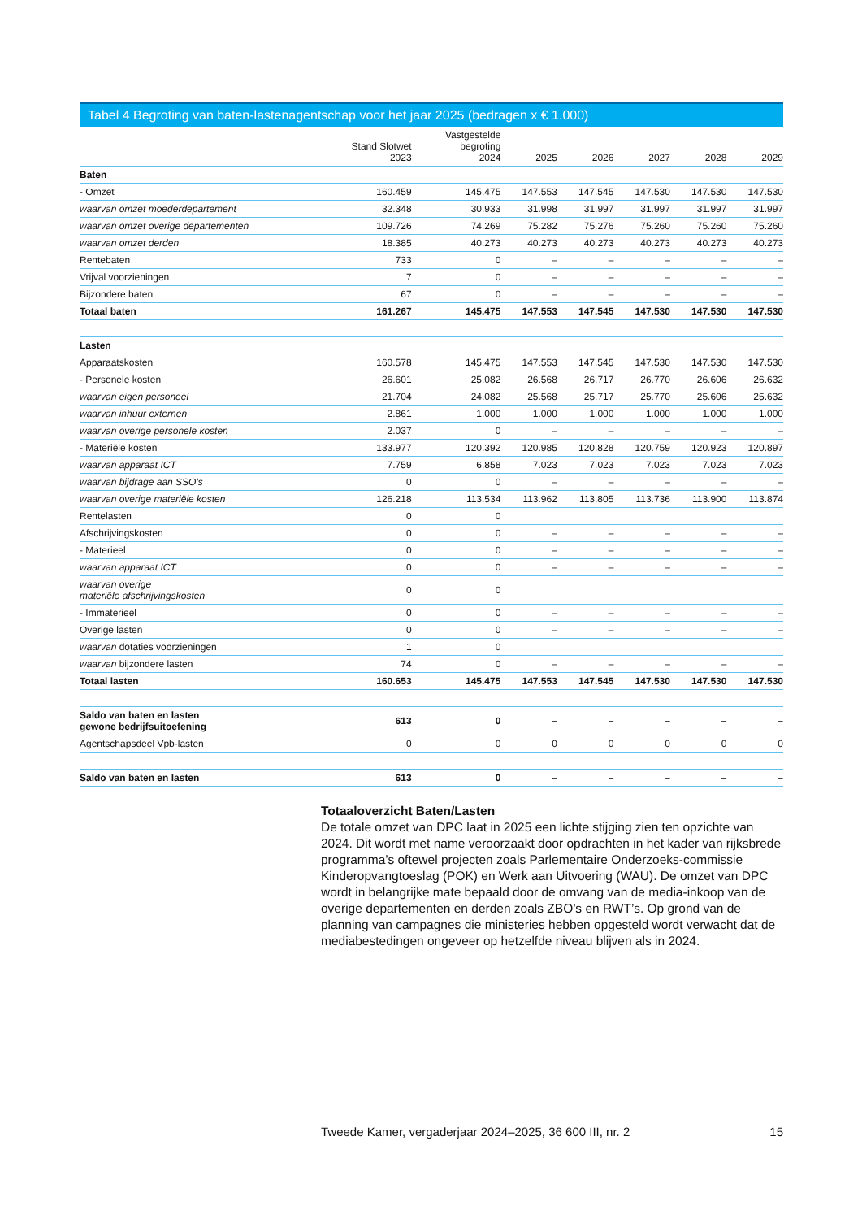Tabel 4 Begroting van baten-lastenagentschap voor het jaar 2025 (bedragen x € 1.000)
| | Stand Slotwet 2023 | Vastgestelde begroting 2024 | 2025 | 2026 | 2027 | 2028 | 2029 |
| --- | --- | --- | --- | --- | --- | --- | --- |
| Baten | | | | | | | |
| - Omzet | 160.459 | 145.475 | 147.553 | 147.545 | 147.530 | 147.530 | 147.530 |
| waarvan omzet moederdepartement | 32.348 | 30.933 | 31.998 | 31.997 | 31.997 | 31.997 | 31.997 |
| waarvan omzet overige departementen | 109.726 | 74.269 | 75.282 | 75.276 | 75.260 | 75.260 | 75.260 |
| waarvan omzet derden | 18.385 | 40.273 | 40.273 | 40.273 | 40.273 | 40.273 | 40.273 |
| Rentebaten | 733 | 0 | – | – | – | – | – |
| Vrijval voorzieningen | 7 | 0 | – | – | – | – | – |
| Bijzondere baten | 67 | 0 | – | – | – | – | – |
| Totaal baten | 161.267 | 145.475 | 147.553 | 147.545 | 147.530 | 147.530 | 147.530 |
| Lasten | | | | | | | |
| Apparaatskosten | 160.578 | 145.475 | 147.553 | 147.545 | 147.530 | 147.530 | 147.530 |
| - Personele kosten | 26.601 | 25.082 | 26.568 | 26.717 | 26.770 | 26.606 | 26.632 |
| waarvan eigen personeel | 21.704 | 24.082 | 25.568 | 25.717 | 25.770 | 25.606 | 25.632 |
| waarvan inhuur externen | 2.861 | 1.000 | 1.000 | 1.000 | 1.000 | 1.000 | 1.000 |
| waarvan overige personele kosten | 2.037 | 0 | – | – | – | – | – |
| - Materiële kosten | 133.977 | 120.392 | 120.985 | 120.828 | 120.759 | 120.923 | 120.897 |
| waarvan apparaat ICT | 7.759 | 6.858 | 7.023 | 7.023 | 7.023 | 7.023 | 7.023 |
| waarvan bijdrage aan SSO's | 0 | 0 | – | – | – | – | – |
| waarvan overige materiële kosten | 126.218 | 113.534 | 113.962 | 113.805 | 113.736 | 113.900 | 113.874 |
| Rentelasten | 0 | 0 | | | | | |
| Afschrijvingskosten | 0 | 0 | – | – | – | – | – |
| - Materieel | 0 | 0 | – | – | – | – | – |
| waarvan apparaat ICT | 0 | 0 | – | – | – | – | – |
| waarvan overige materiële afschrijvingskosten | 0 | 0 | | | | | |
| - Immaterieel | 0 | 0 | – | – | – | – | – |
| Overige lasten | 0 | 0 | – | – | – | – | – |
| waarvan dotaties voorzieningen | 1 | 0 | | | | | |
| waarvan bijzondere lasten | 74 | 0 | – | – | – | – | – |
| Totaal lasten | 160.653 | 145.475 | 147.553 | 147.545 | 147.530 | 147.530 | 147.530 |
| Saldo van baten en lasten gewone bedrijfsuitoefening | 613 | 0 | – | – | – | – | – |
| Agentschapsdeel Vpb-lasten | 0 | 0 | 0 | 0 | 0 | 0 | 0 |
| Saldo van baten en lasten | 613 | 0 | – | – | – | – | – |
Totaaloverzicht Baten/Lasten
De totale omzet van DPC laat in 2025 een lichte stijging zien ten opzichte van 2024. Dit wordt met name veroorzaakt door opdrachten in het kader van rijksbrede programma’s oftewel projecten zoals Parlementaire Onderzoeks-commissie Kinderopvangtoeslag (POK) en Werk aan Uitvoering (WAU). De omzet van DPC wordt in belangrijke mate bepaald door de omvang van de media-inkoop van de overige departementen en derden zoals ZBO’s en RWT’s. Op grond van de planning van campagnes die ministeries hebben opgesteld wordt verwacht dat de mediabestedingen ongeveer op hetzelfde niveau blijven als in 2024.
Tweede Kamer, vergaderjaar 2024–2025, 36 600 III, nr. 2 15